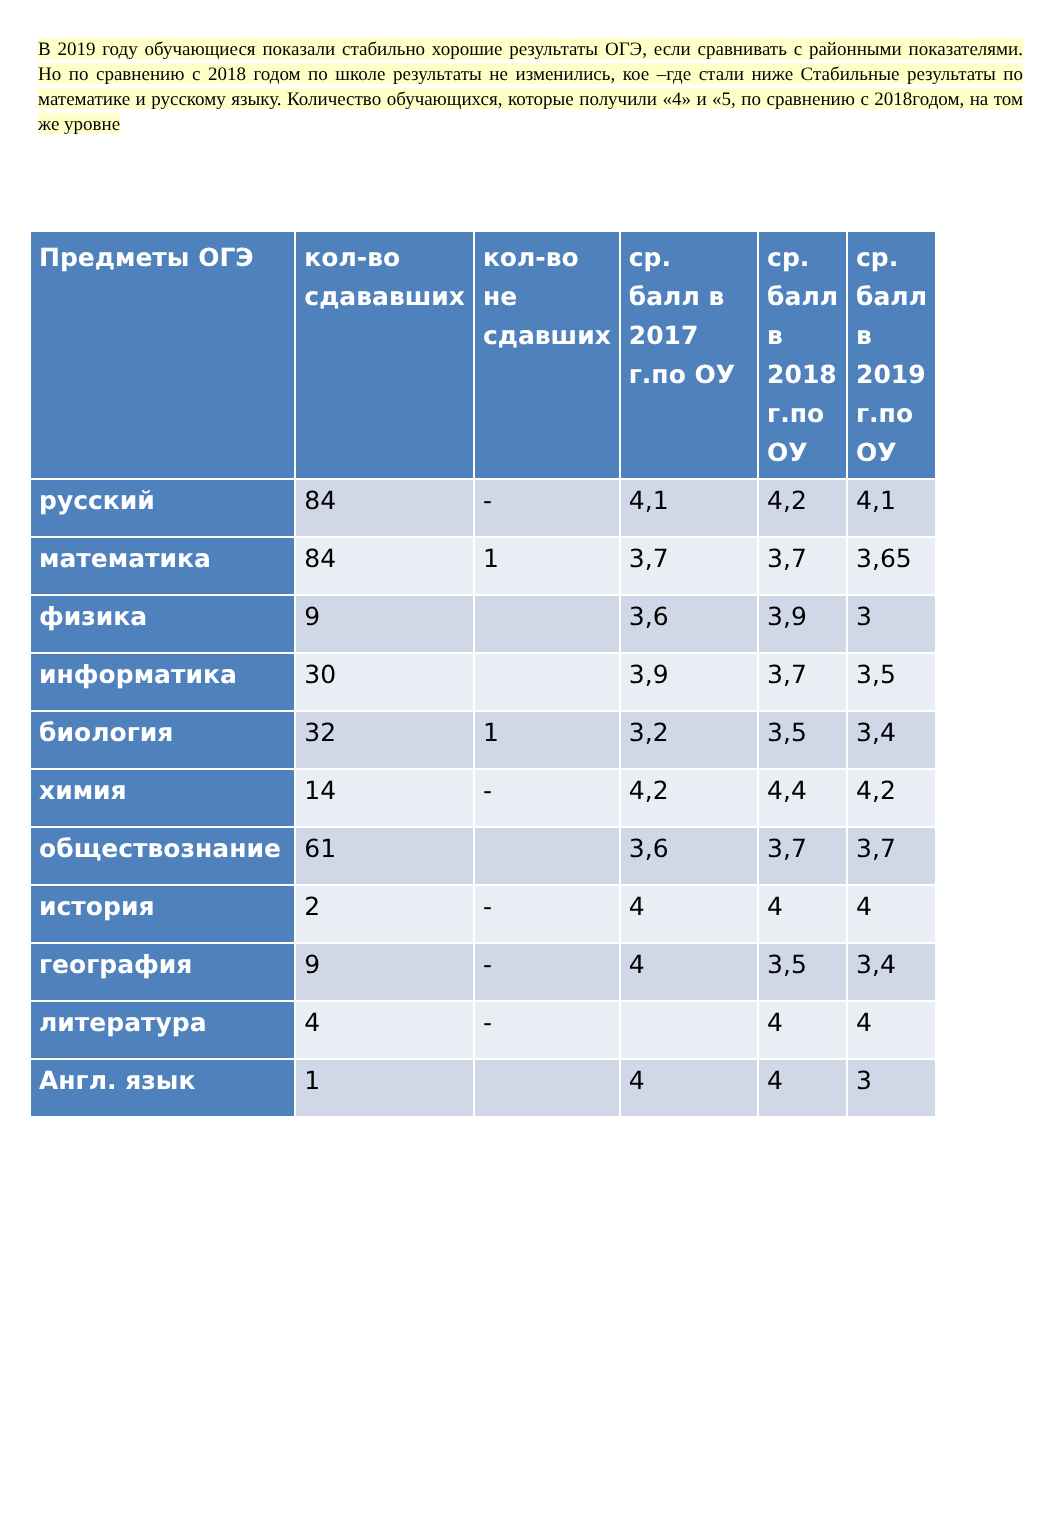В 2019 году обучающиеся показали стабильно хорошие результаты ОГЭ, если сравнивать с районными показателями. Но по сравнению с 2018 годом по школе результаты не изменились, кое –где стали ниже Стабильные результаты по математике и русскому языку. Количество обучающихся, которые получили «4» и «5, по сравнению с 2018годом, на том же уровне
| Предметы ОГЭ | кол-во сдававших | кол-во не сдавших | ср. балл в 2017 г.по ОУ | ср. балл в 2018 г.по ОУ | ср. балл в 2019 г.по ОУ |
| --- | --- | --- | --- | --- | --- |
| русский | 84 | - | 4,1 | 4,2 | 4,1 |
| математика | 84 | 1 | 3,7 | 3,7 | 3,65 |
| физика | 9 | | 3,6 | 3,9 | 3 |
| информатика | 30 | | 3,9 | 3,7 | 3,5 |
| биология | 32 | 1 | 3,2 | 3,5 | 3,4 |
| химия | 14 | - | 4,2 | 4,4 | 4,2 |
| обществознание | 61 | | 3,6 | 3,7 | 3,7 |
| история | 2 | - | 4 | 4 | 4 |
| география | 9 | - | 4 | 3,5 | 3,4 |
| литература | 4 | - | | 4 | 4 |
| Англ. язык | 1 | | 4 | 4 | 3 |